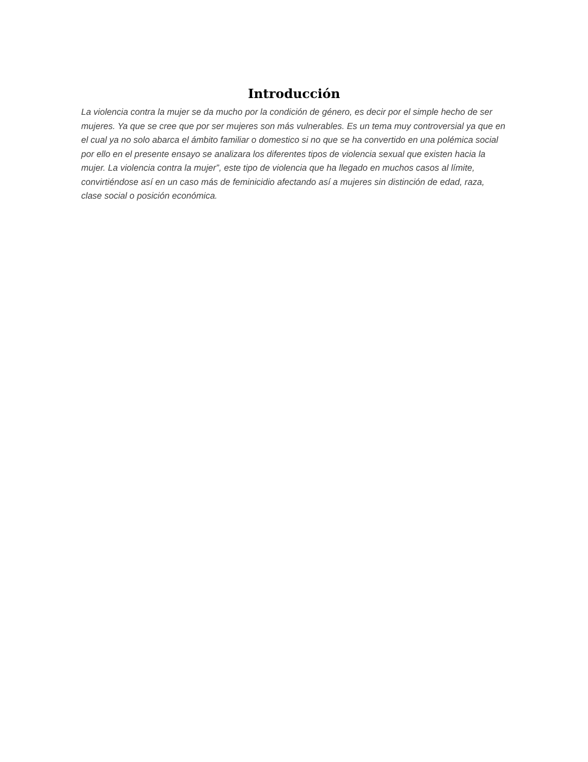Introducción
La violencia contra la mujer se da mucho por la condición de género, es decir por el simple hecho de ser mujeres. Ya que se cree que por ser mujeres son más vulnerables. Es un tema muy controversial ya que en el cual ya no solo abarca el ámbito familiar o domestico si no que se ha convertido en una polémica social por ello en el presente ensayo se analizara los diferentes tipos de violencia sexual que existen hacia la mujer. La violencia contra la mujer”, este tipo de violencia que ha llegado en muchos casos al límite, convirtiéndose así en un caso más de feminicidio afectando así a mujeres sin distinción de edad, raza, clase social o posición económica.